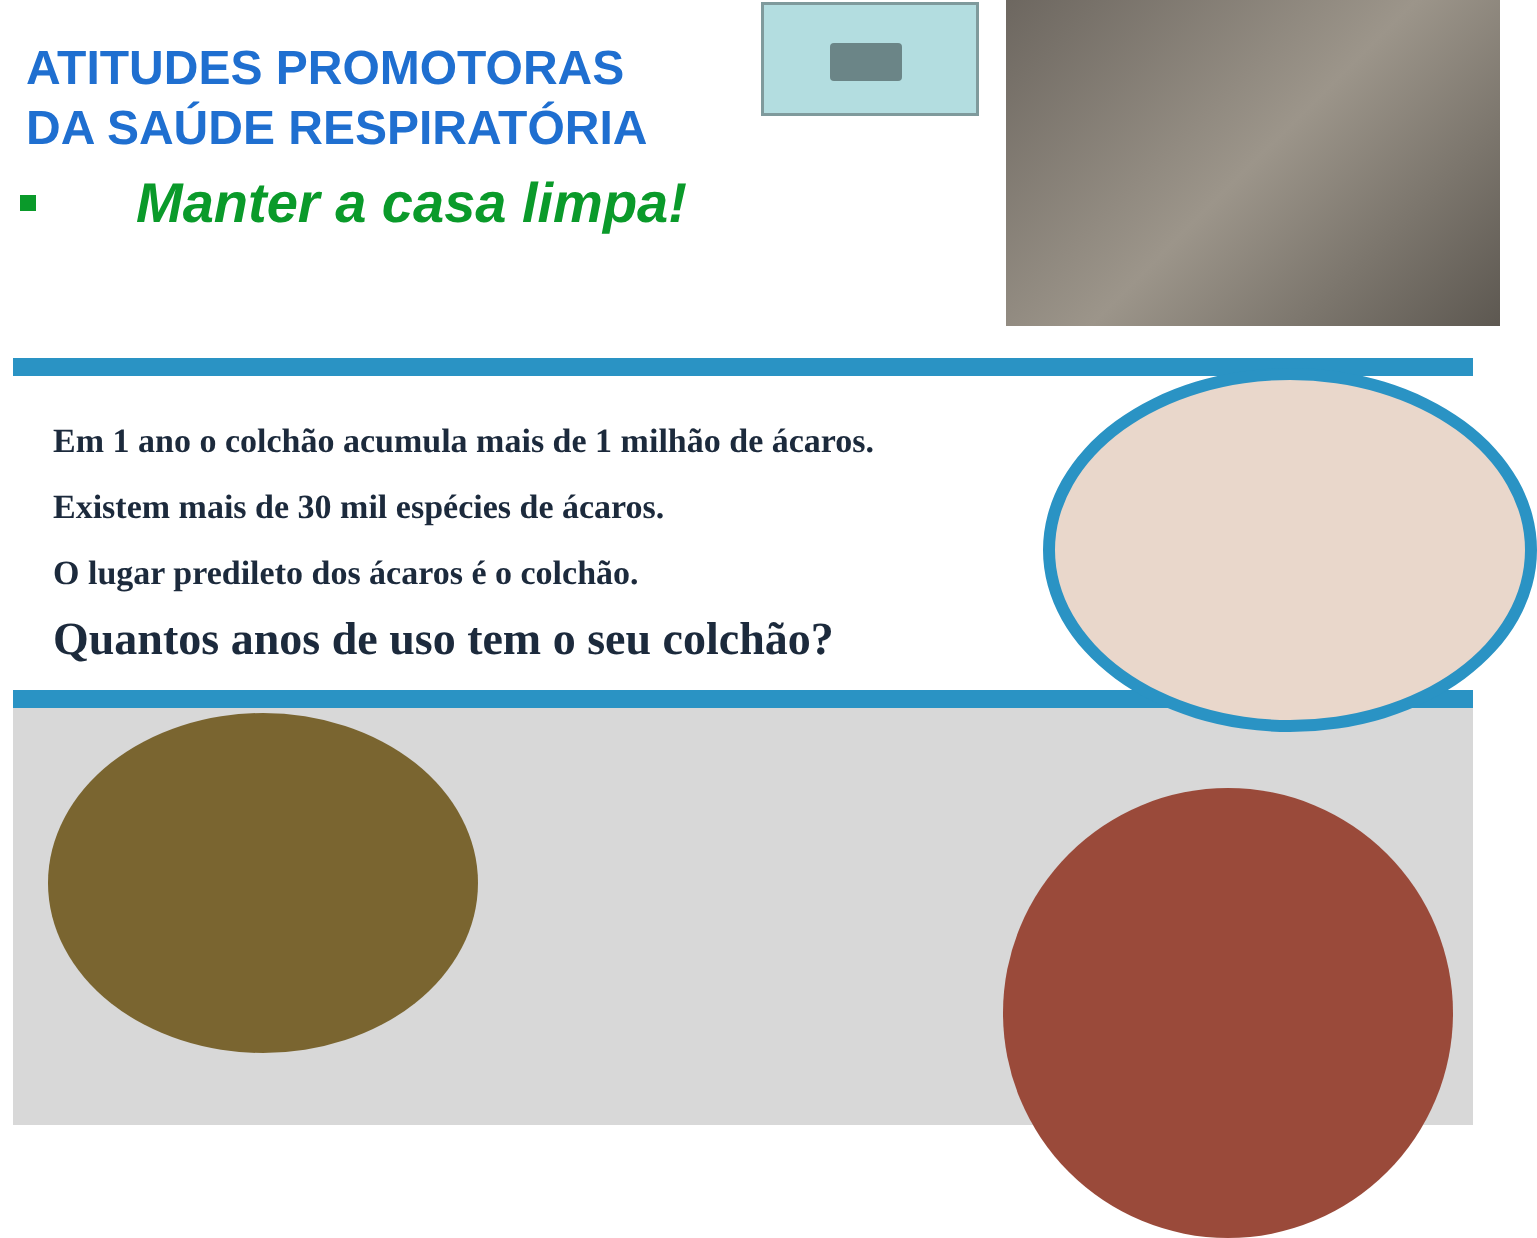ATITUDES PROMOTORAS
DA SAÚDE RESPIRATÓRIA
Manter a casa limpa!
Em 1 ano o colchão acumula mais de 1 milhão de ácaros.
Existem mais de 30 mil espécies de ácaros.
O lugar predileto dos ácaros é o colchão.
Quantos anos de uso tem o seu colchão?